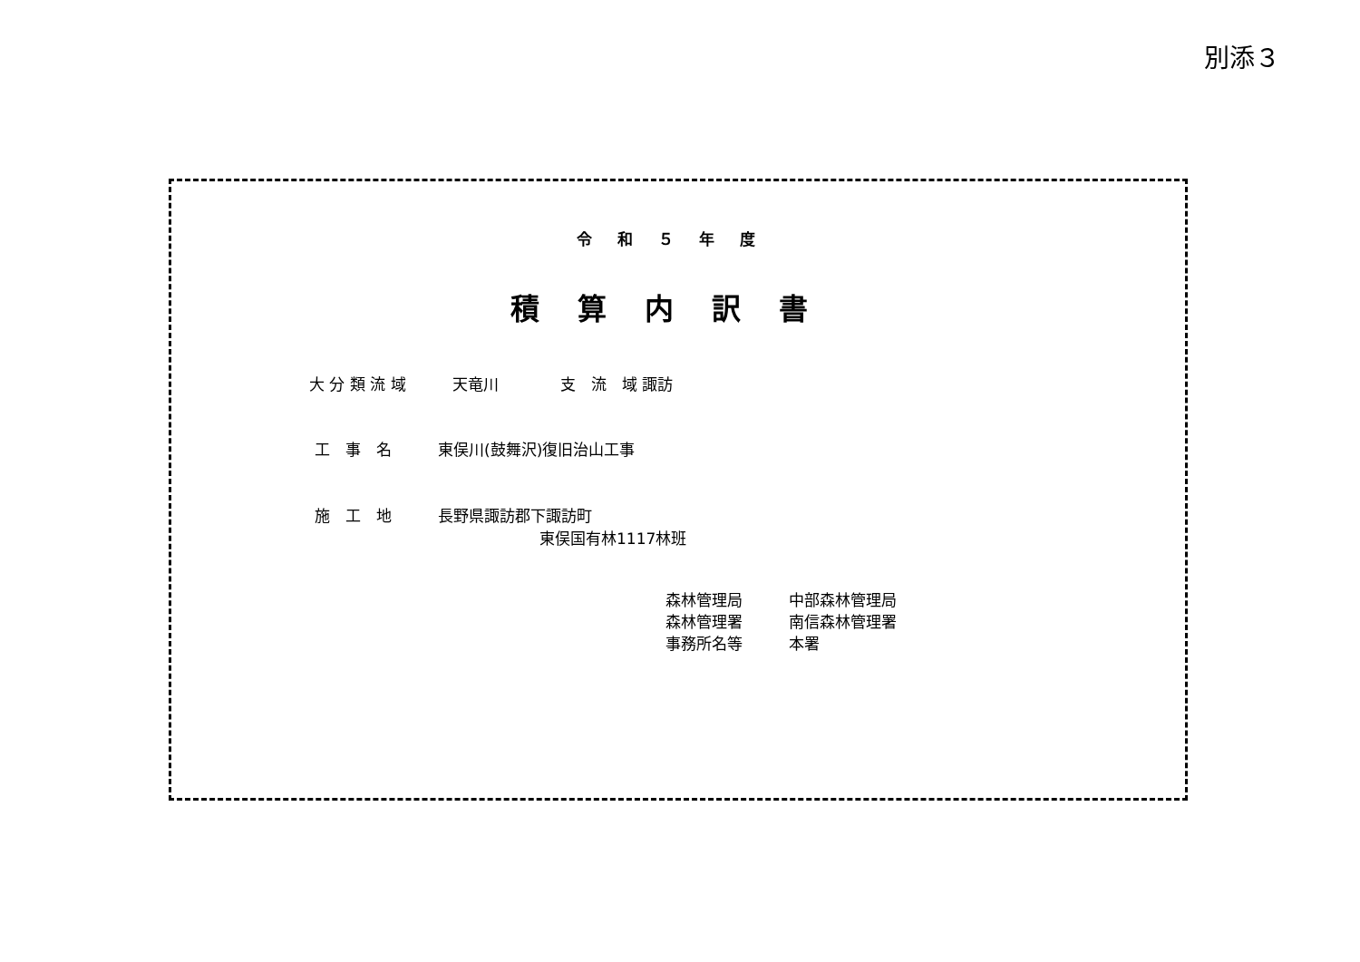別添３
令和５年度
積算内訳書
大 分 類 流 域　　　天竜川　　　　支　流　域 諏訪
工　事　名　　　東俣川(鼓舞沢)復旧治山工事
施　工　地　　　長野県諏訪郡下諏訪町
東俣国有林1117林班
森林管理局　　　中部森林管理局
森林管理署　　　南信森林管理署
事務所名等　　　本署